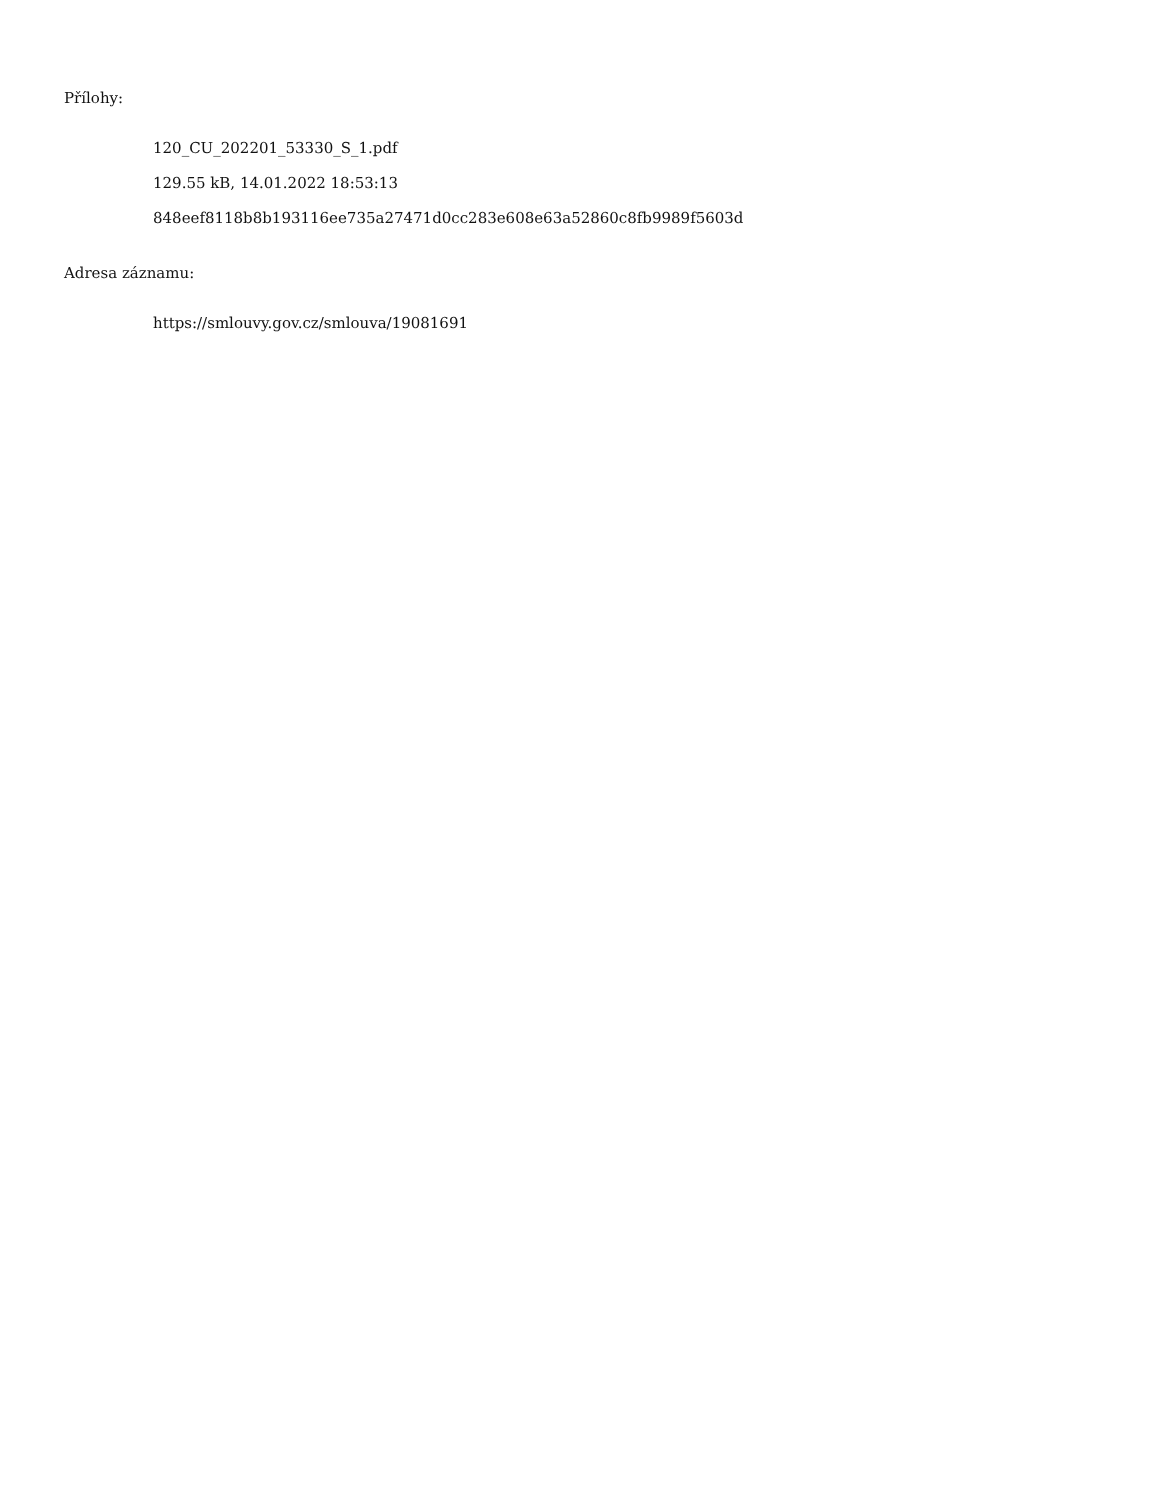Přílohy:
120_CU_202201_53330_S_1.pdf
129.55 kB, 14.01.2022 18:53:13
848eef8118b8b193116ee735a27471d0cc283e608e63a52860c8fb9989f5603d
Adresa záznamu:
https://smlouvy.gov.cz/smlouva/19081691